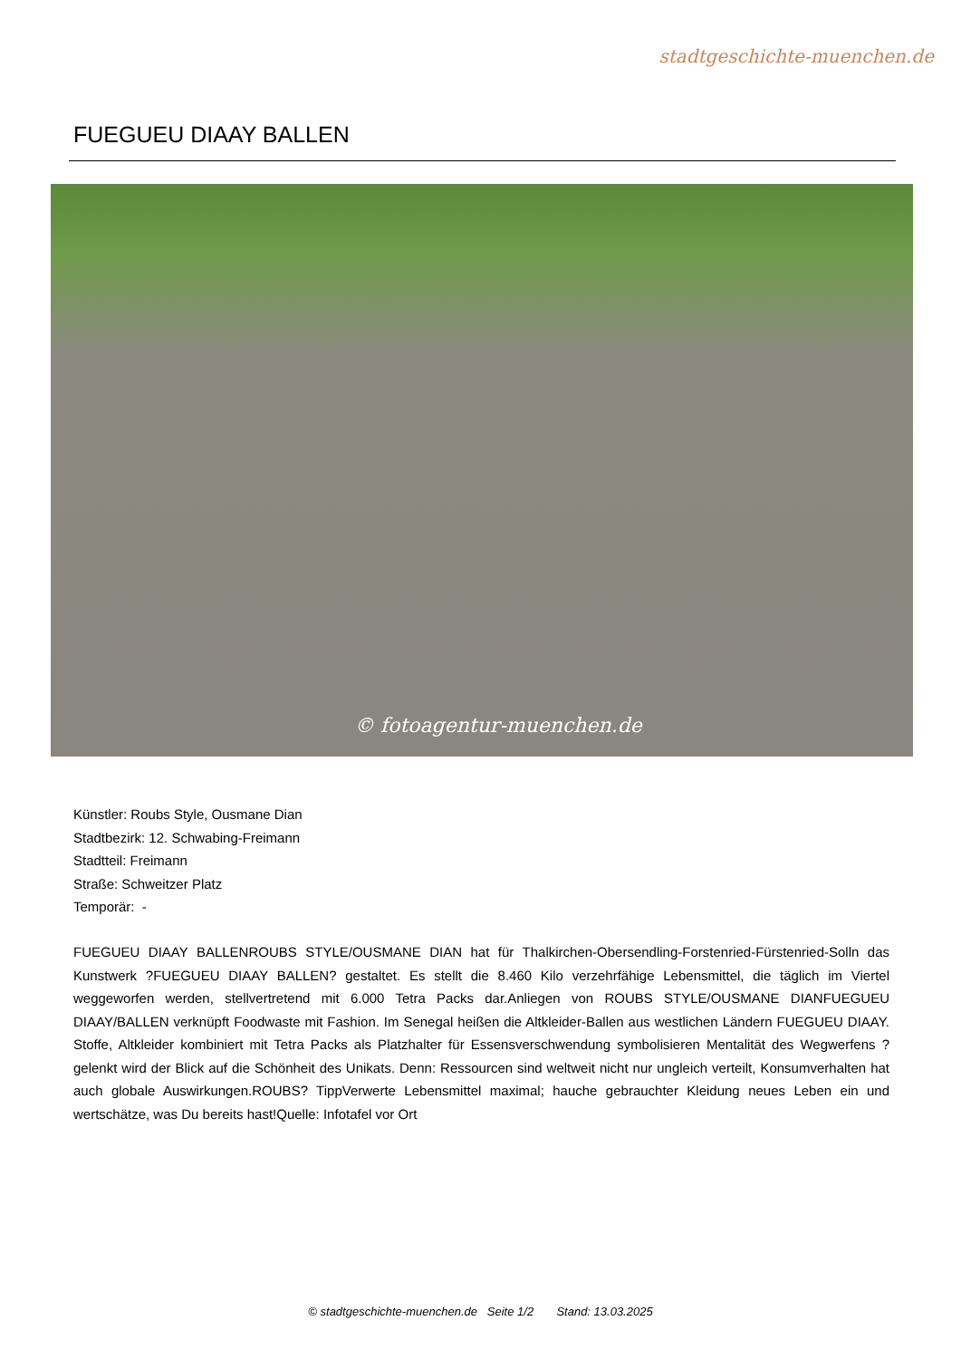stadtgeschichte-muenchen.de
FUEGUEU DIAAY BALLEN
© fotoagentur-muenchen.de
Künstler: Roubs Style, Ousmane Dian
Stadtbezirk: 12. Schwabing-Freimann
Stadtteil: Freimann
Straße: Schweitzer Platz
Temporär: -
FUEGUEU DIAAY BALLENROUBS STYLE/OUSMANE DIAN hat für Thalkirchen-Obersendling-Forstenried-Fürstenried-Solln das Kunstwerk ?FUEGUEU DIAAY BALLEN? gestaltet. Es stellt die 8.460 Kilo verzehrfähige Lebensmittel, die täglich im Viertel weggeworfen werden, stellvertretend mit 6.000 Tetra Packs dar.Anliegen von ROUBS STYLE/OUSMANE DIANFUEGUEU DIAAY/BALLEN verknüpft Foodwaste mit Fashion. Im Senegal heißen die Altkleider-Ballen aus westlichen Ländern FUEGUEU DIAAY. Stoffe, Altkleider kombiniert mit Tetra Packs als Platzhalter für Essensverschwendung symbolisieren Mentalität des Wegwerfens ? gelenkt wird der Blick auf die Schönheit des Unikats. Denn: Ressourcen sind weltweit nicht nur ungleich verteilt, Konsumverhalten hat auch globale Auswirkungen.ROUBS? TippVerwerte Lebensmittel maximal; hauche gebrauchter Kleidung neues Leben ein und wertschätze, was Du bereits hast!Quelle: Infotafel vor Ort
© stadtgeschichte-muenchen.de Seite 1/2 Stand: 13.03.2025